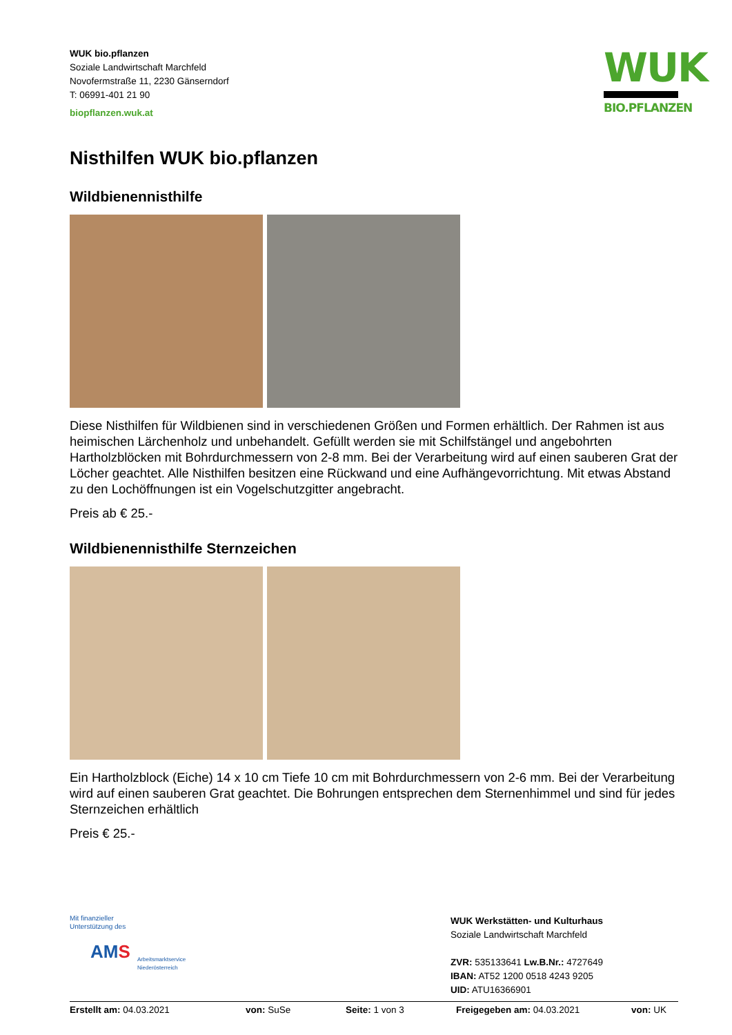WUK bio.pflanzen
Soziale Landwirtschaft Marchfeld
Novofermstraße 11, 2230 Gänserndorf
T: 06991-401 21 90
biopflanzen.wuk.at
WUK
BIO.PFLANZEN
Nisthilfen WUK bio.pflanzen
Wildbienennisthilfe
Diese Nisthilfen für Wildbienen sind in verschiedenen Größen und Formen erhältlich. Der Rahmen ist aus heimischen Lärchenholz und unbehandelt. Gefüllt werden sie mit Schilfstängel und angebohrten Hartholzblöcken mit Bohrdurchmessern von 2-8 mm. Bei der Verarbeitung wird auf einen sauberen Grat der Löcher geachtet. Alle Nisthilfen besitzen eine Rückwand und eine Aufhängevorrichtung. Mit etwas Abstand zu den Lochöffnungen ist ein Vogelschutzgitter angebracht.
Preis ab € 25.-
Wildbienennisthilfe Sternzeichen
Ein Hartholzblock (Eiche) 14 x 10 cm Tiefe 10 cm mit Bohrdurchmessern von 2-6 mm. Bei der Verarbeitung wird auf einen sauberen Grat geachtet. Die Bohrungen entsprechen dem Sternenhimmel und sind für jedes Sternzeichen erhältlich
Preis € 25.-
Mit finanzieller
Unterstützung des
AMS
Arbeitsmarktservice
Niederösterreich
WUK Werkstätten- und Kulturhaus
Soziale Landwirtschaft Marchfeld
ZVR: 535133641 Lw.B.Nr.: 4727649
IBAN: AT52 1200 0518 4243 9205
UID: ATU16366901
Erstellt am: 04.03.2021 von: SuSe Seite: 1 von 3 Freigegeben am: 04.03.2021 von: UK